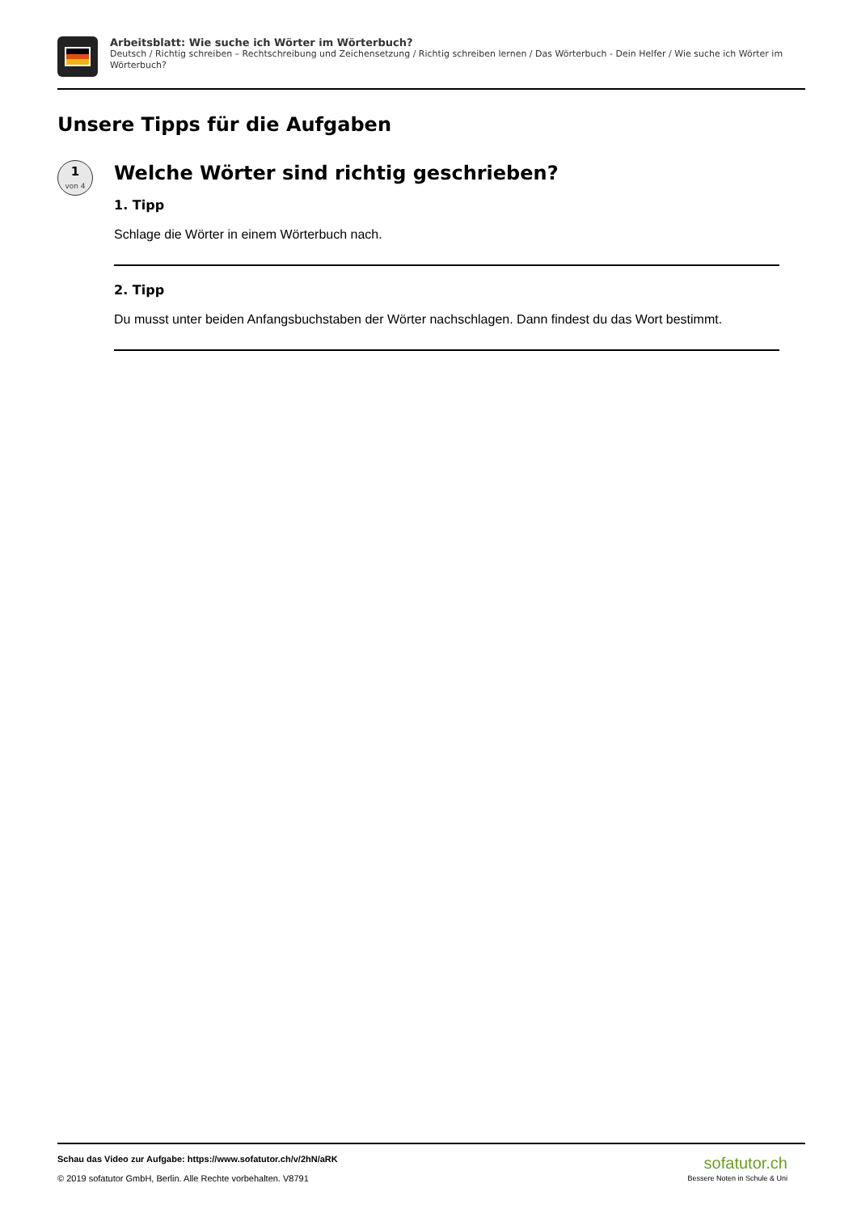Arbeitsblatt: Wie suche ich Wörter im Wörterbuch?
Deutsch / Richtig schreiben – Rechtschreibung und Zeichensetzung / Richtig schreiben lernen / Das Wörterbuch - Dein Helfer / Wie suche ich Wörter im Wörterbuch?
Unsere Tipps für die Aufgaben
1
von 4
Welche Wörter sind richtig geschrieben?
1. Tipp
Schlage die Wörter in einem Wörterbuch nach.
2. Tipp
Du musst unter beiden Anfangsbuchstaben der Wörter nachschlagen. Dann findest du das Wort bestimmt.
Schau das Video zur Aufgabe: https://www.sofatutor.ch/v/2hN/aRK
© 2019 sofatutor GmbH, Berlin. Alle Rechte vorbehalten. V8791
sofatutor.ch
Bessere Noten in Schule & Uni